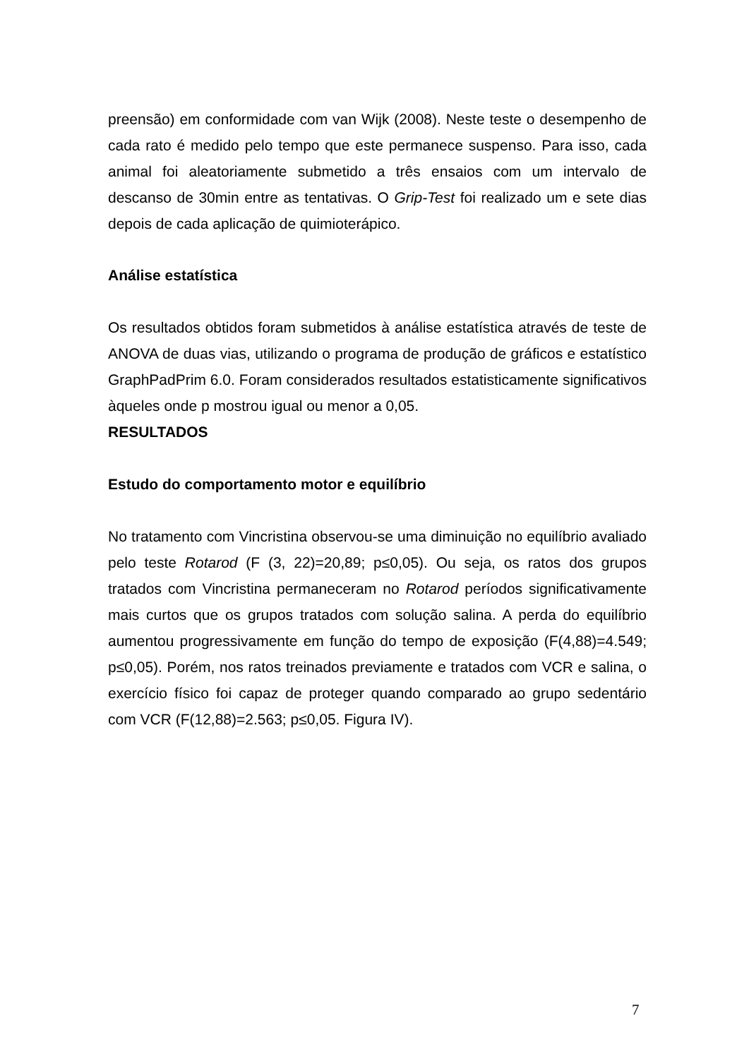preensão) em conformidade com van Wijk (2008). Neste teste o desempenho de cada rato é medido pelo tempo que este permanece suspenso. Para isso, cada animal foi aleatoriamente submetido a três ensaios com um intervalo de descanso de 30min entre as tentativas. O Grip-Test foi realizado um e sete dias depois de cada aplicação de quimioterápico.
Análise estatística
Os resultados obtidos foram submetidos à análise estatística através de teste de ANOVA de duas vias, utilizando o programa de produção de gráficos e estatístico GraphPadPrim 6.0. Foram considerados resultados estatisticamente significativos àqueles onde p mostrou igual ou menor a 0,05.
RESULTADOS
Estudo do comportamento motor e equilíbrio
No tratamento com Vincristina observou-se uma diminuição no equilíbrio avaliado pelo teste Rotarod (F (3, 22)=20,89; p≤0,05). Ou seja, os ratos dos grupos tratados com Vincristina permaneceram no Rotarod períodos significativamente mais curtos que os grupos tratados com solução salina. A perda do equilíbrio aumentou progressivamente em função do tempo de exposição (F(4,88)=4.549; p≤0,05). Porém, nos ratos treinados previamente e tratados com VCR e salina, o exercício físico foi capaz de proteger quando comparado ao grupo sedentário com VCR (F(12,88)=2.563; p≤0,05. Figura IV).
7